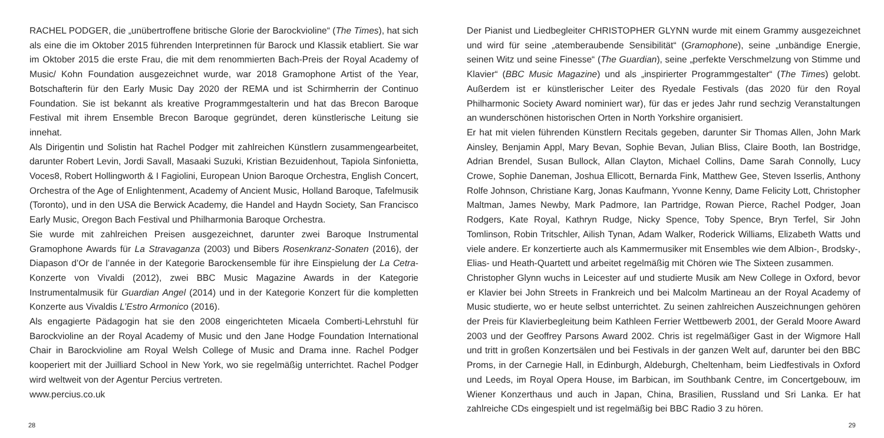RACHEL PODGER, die „unübertroffene britische Glorie der Barockvioline“ (The Times), hat sich als eine die im Oktober 2015 führenden Interpretinnen für Barock und Klassik etabliert. Sie war im Oktober 2015 die erste Frau, die mit dem renommierten Bach-Preis der Royal Academy of Music/ Kohn Foundation ausgezeichnet wurde, war 2018 Gramophone Artist of the Year, Botschafterin für den Early Music Day 2020 der REMA und ist Schirmherrin der Continuo Foundation. Sie ist bekannt als kreative Programmgestalterin und hat das Brecon Baroque Festival mit ihrem Ensemble Brecon Baroque gegründet, deren künstlerische Leitung sie innehat.
Als Dirigentin und Solistin hat Rachel Podger mit zahlreichen Künstlern zusammengearbeitet, darunter Robert Levin, Jordi Savall, Masaaki Suzuki, Kristian Bezuidenhout, Tapiola Sinfonietta, Voces8, Robert Hollingworth & I Fagiolini, European Union Baroque Orchestra, English Concert, Orchestra of the Age of Enlightenment, Academy of Ancient Music, Holland Baroque, Tafelmusik (Toronto), und in den USA die Berwick Academy, die Handel and Haydn Society, San Francisco Early Music, Oregon Bach Festival und Philharmonia Baroque Orchestra.
Sie wurde mit zahlreichen Preisen ausgezeichnet, darunter zwei Baroque Instrumental Gramophone Awards für La Stravaganza (2003) und Bibers Rosenkranz-Sonaten (2016), der Diapason d’Or de l’année in der Kategorie Barockensemble für ihre Einspielung der La Cetra-Konzerte von Vivaldi (2012), zwei BBC Music Magazine Awards in der Kategorie Instrumentalmusik für Guardian Angel (2014) und in der Kategorie Konzert für die kompletten Konzerte aus Vivaldis L’Estro Armonico (2016).
Als engagierte Pädagogin hat sie den 2008 eingerichteten Micaela Comberti-Lehrstuhl für Barockvioline an der Royal Academy of Music und den Jane Hodge Foundation International Chair in Barockvioline am Royal Welsh College of Music and Drama inne. Rachel Podger kooperiert mit der Juilliard School in New York, wo sie regelmäßig unterrichtet. Rachel Podger wird weltweit von der Agentur Percius vertreten.
www.percius.co.uk
28
Der Pianist und Liedbegleiter CHRISTOPHER GLYNN wurde mit einem Grammy ausgezeichnet und wird für seine „atemberaubende Sensibilität“ (Gramophone), seine „unbändige Energie, seinen Witz und seine Finesse“ (The Guardian), seine „perfekte Verschmelzung von Stimme und Klavier“ (BBC Music Magazine) und als „inspirierter Programmgestalter“ (The Times) gelobt. Außerdem ist er künstlerischer Leiter des Ryedale Festivals (das 2020 für den Royal Philharmonic Society Award nominiert war), für das er jedes Jahr rund sechzig Veranstaltungen an wunderschönen historischen Orten in North Yorkshire organisiert.
Er hat mit vielen führenden Künstlern Recitals gegeben, darunter Sir Thomas Allen, John Mark Ainsley, Benjamin Appl, Mary Bevan, Sophie Bevan, Julian Bliss, Claire Booth, Ian Bostridge, Adrian Brendel, Susan Bullock, Allan Clayton, Michael Collins, Dame Sarah Connolly, Lucy Crowe, Sophie Daneman, Joshua Ellicott, Bernarda Fink, Matthew Gee, Steven Isserlis, Anthony Rolfe Johnson, Christiane Karg, Jonas Kaufmann, Yvonne Kenny, Dame Felicity Lott, Christopher Maltman, James Newby, Mark Padmore, Ian Partridge, Rowan Pierce, Rachel Podger, Joan Rodgers, Kate Royal, Kathryn Rudge, Nicky Spence, Toby Spence, Bryn Terfel, Sir John Tomlinson, Robin Tritschler, Ailish Tynan, Adam Walker, Roderick Williams, Elizabeth Watts und viele andere. Er konzertierte auch als Kammermusiker mit Ensembles wie dem Albion-, Brodsky-, Elias- und Heath-Quartett und arbeitet regelmäßig mit Chören wie The Sixteen zusammen.
Christopher Glynn wuchs in Leicester auf und studierte Musik am New College in Oxford, bevor er Klavier bei John Streets in Frankreich und bei Malcolm Martineau an der Royal Academy of Music studierte, wo er heute selbst unterrichtet. Zu seinen zahlreichen Auszeichnungen gehören der Preis für Klavierbegleitung beim Kathleen Ferrier Wettbewerb 2001, der Gerald Moore Award 2003 und der Geoffrey Parsons Award 2002. Chris ist regelmäßiger Gast in der Wigmore Hall und tritt in großen Konzertsälen und bei Festivals in der ganzen Welt auf, darunter bei den BBC Proms, in der Carnegie Hall, in Edinburgh, Aldeburgh, Cheltenham, beim Liedfestivals in Oxford und Leeds, im Royal Opera House, im Barbican, im Southbank Centre, im Concertgebouw, im Wiener Konzerthaus und auch in Japan, China, Brasilien, Russland und Sri Lanka. Er hat zahlreiche CDs eingespielt und ist regelmäßig bei BBC Radio 3 zu hören.
29